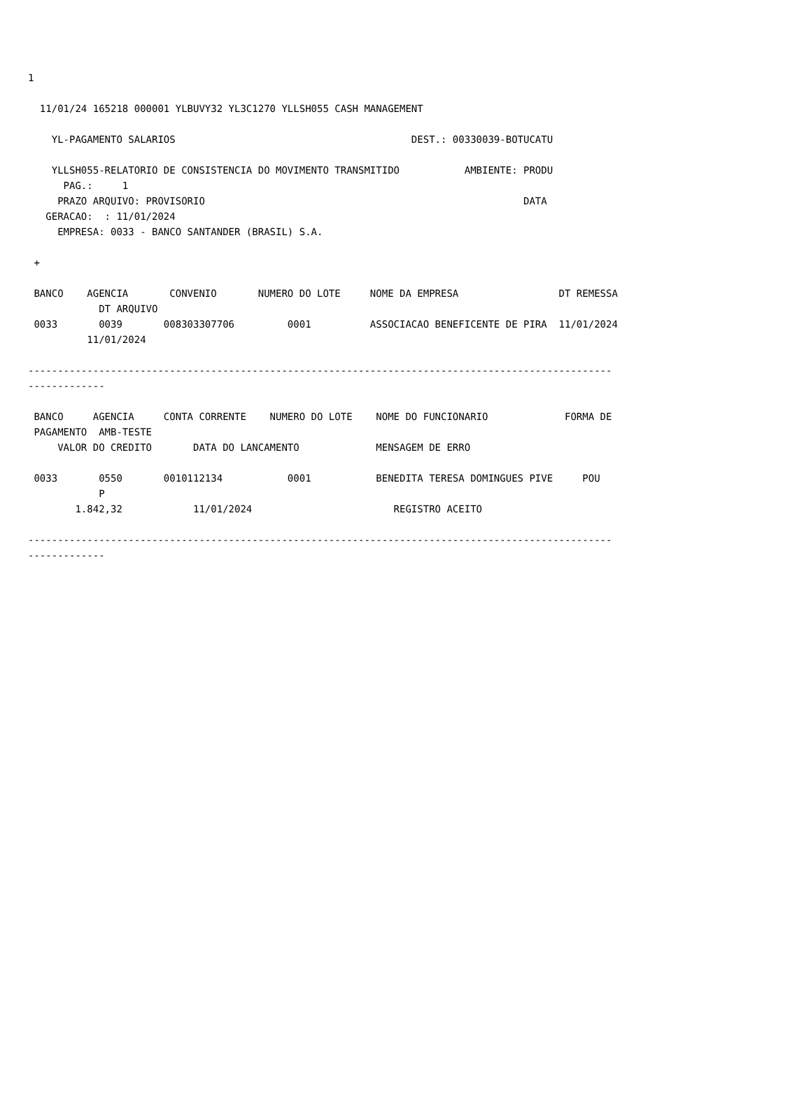1

  11/01/24 165218 000001 YLBUVY32 YL3C1270 YLLSH055 CASH MANAGEMENT

    YL-PAGAMENTO SALARIOS                                        DEST.: 00330039-BOTUCATU

    YLLSH055-RELATORIO DE CONSISTENCIA DO MOVIMENTO TRANSMITIDO           AMBIENTE: PRODU
      PAG.:     1
     PRAZO ARQUIVO: PROVISORIO                                                      DATA
   GERACAO:  : 11/01/2024
     EMPRESA: 0033 - BANCO SANTANDER (BRASIL) S.A.

 +

 BANCO    AGENCIA       CONVENIO       NUMERO DO LOTE     NOME DA EMPRESA                 DT REMESSA
            DT ARQUIVO
 0033       0039       008303307706         0001          ASSOCIACAO BENEFICENTE DE PIRA  11/01/2024
          11/01/2024

---------------------------------------------------------------------------------------------------
-------------

 BANCO     AGENCIA     CONTA CORRENTE    NUMERO DO LOTE    NOME DO FUNCIONARIO             FORMA DE
 PAGAMENTO  AMB-TESTE
     VALOR DO CREDITO       DATA DO LANCAMENTO             MENSAGEM DE ERRO

 0033       0550       0010112134           0001           BENEDITA TERESA DOMINGUES PIVE     POU
            P
        1.842,32            11/01/2024                        REGISTRO ACEITO

---------------------------------------------------------------------------------------------------
-------------